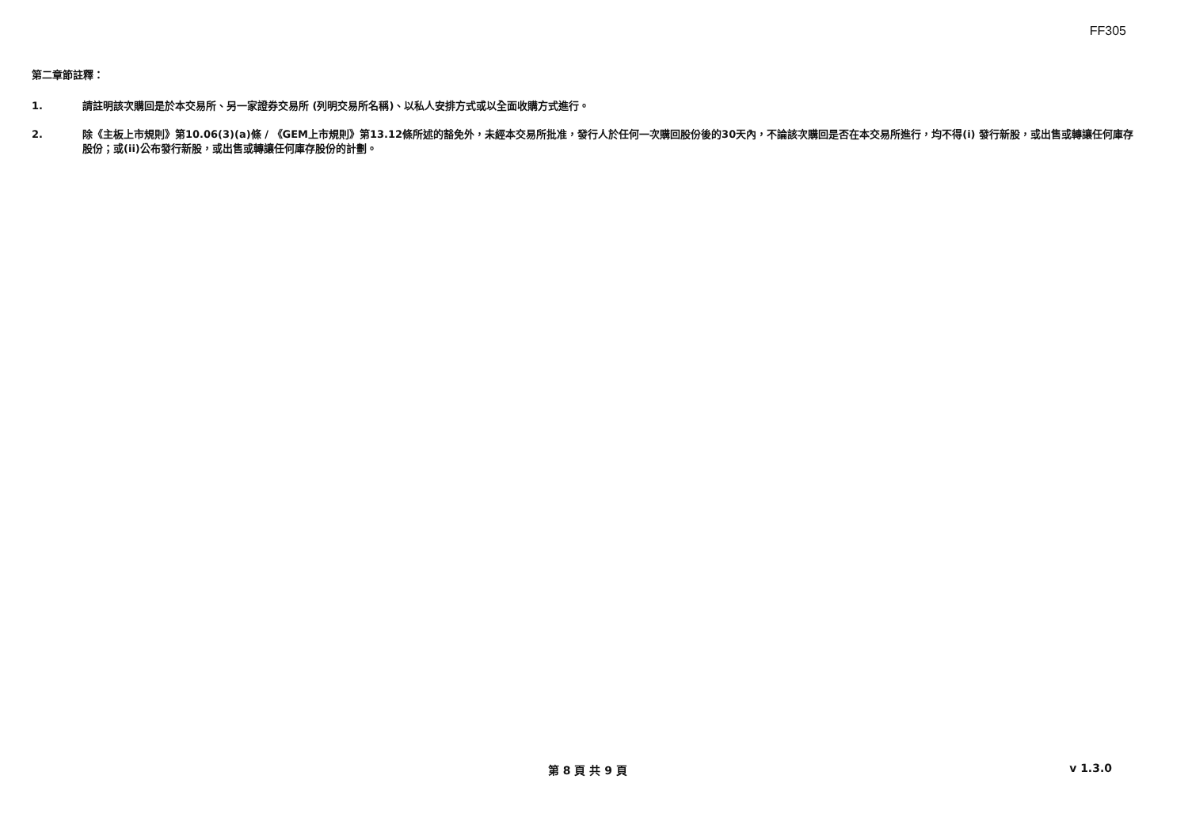FF305
第二章節註釋：
1. 請註明該次購回是於本交易所、另一家證券交易所 (列明交易所名稱)、以私人安排方式或以全面收購方式進行。
2. 除《主板上市規則》第10.06(3)(a)條 / 《GEM上市規則》第13.12條所述的豁免外，未經本交易所批准，發行人於任何一次購回股份後的30天內，不論該次購回是否在本交易所進行，均不得(i) 發行新股，或出售或轉讓任何庫存股份；或(ii)公布發行新股，或出售或轉讓任何庫存股份的計劃。
第 8 頁 共 9 頁 v 1.3.0